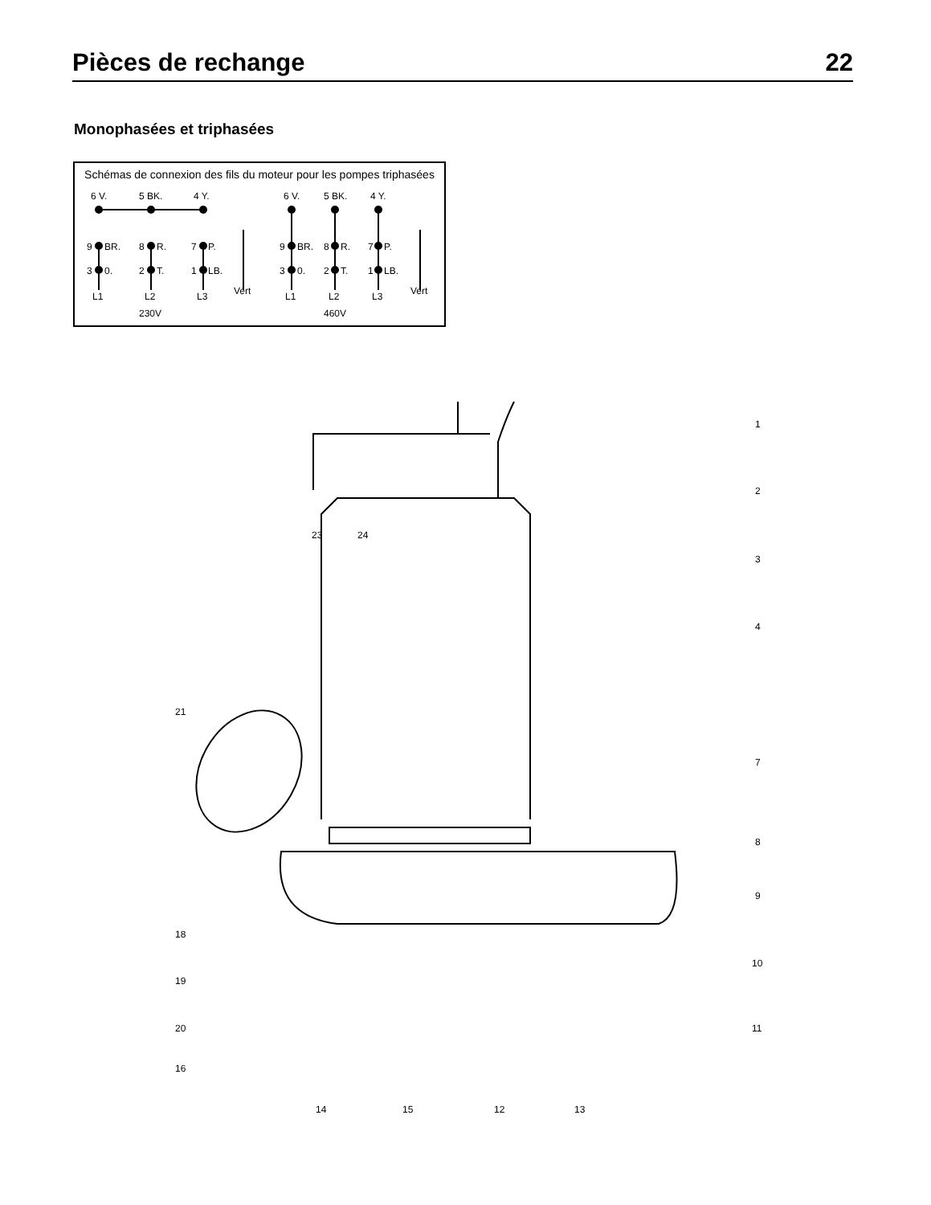Pièces de rechange 22
Monophasées et triphasées
Schémas de connexion des fils du moteur pour les pompes triphasées
6 V.
5 BK.
4 Y.
9
BR.
8
R.
7
P.
3
0.
2
T.
1
LB.
L1
L2
L3
Vert
230V
6 V.
5 BK.
4 Y.
9
BR.
8
R.
7
P.
3
0.
2
T.
1
LB.
L1
L2
L3
Vert
460V
1
2
3
4
7
8
9
10
11
12 13
14 15
16
18
19
20
21
23 24